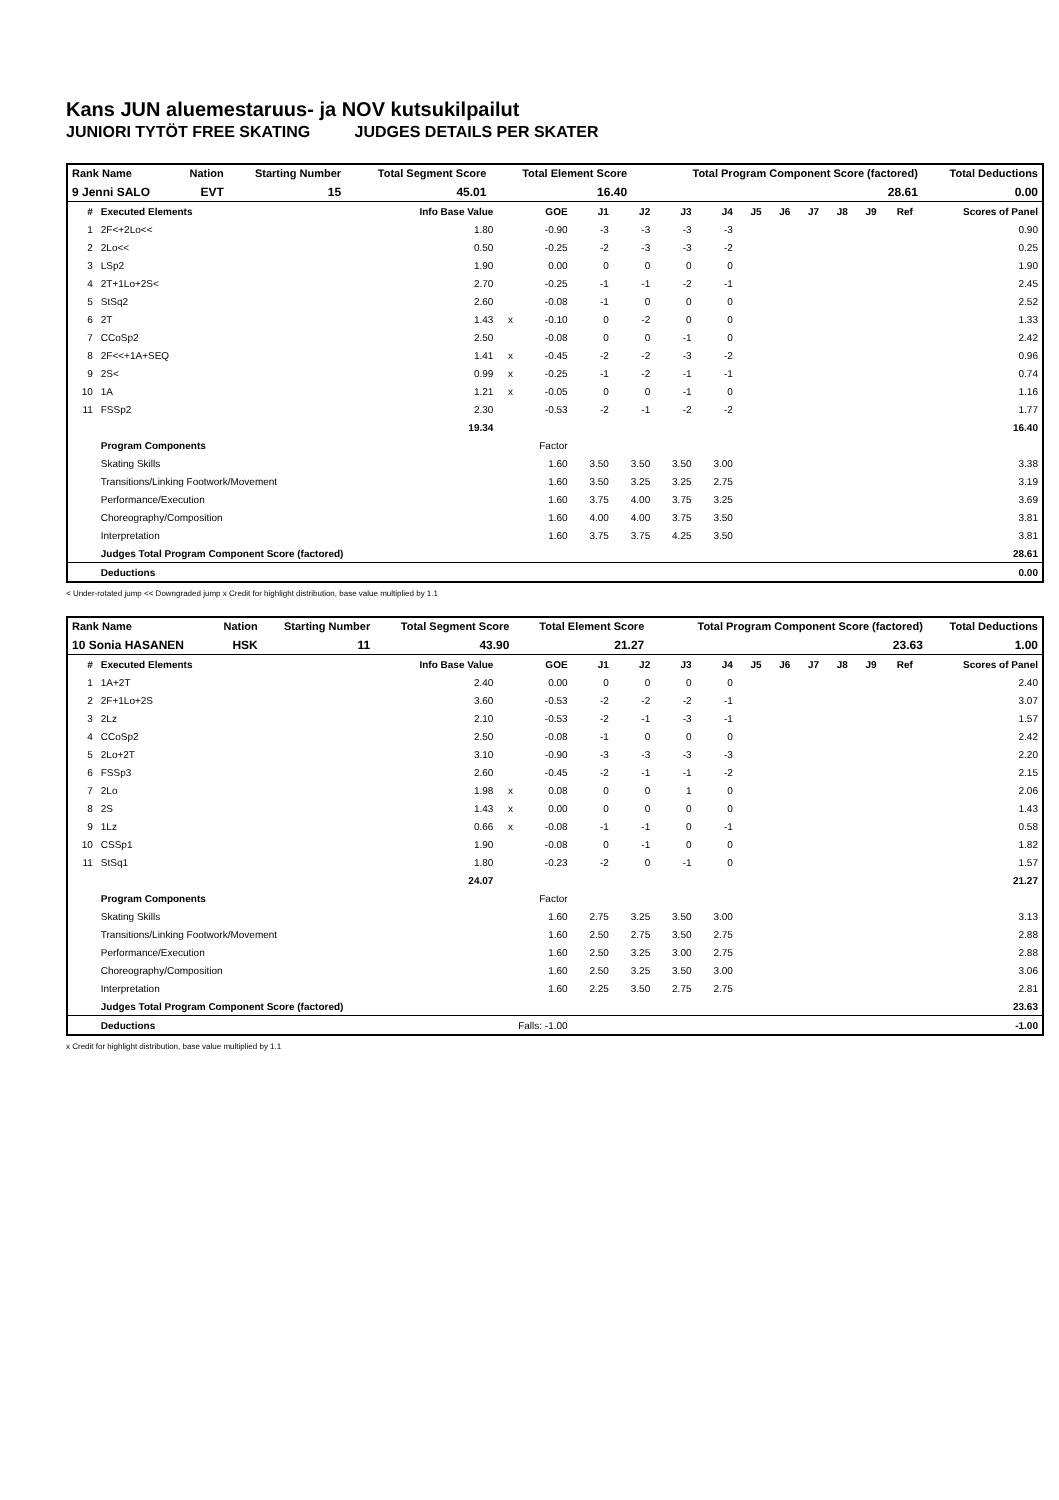Kans JUN aluemestaruus- ja NOV kutsukilpailut
JUNIORI TYTÖT FREE SKATING JUDGES DETAILS PER SKATER
| Rank Name | Nation | Starting Number | Total Segment Score | Total Element Score | Total Program Component Score (factored) | Total Deductions |
| 9 Jenni SALO | EVT | 15 | 45.01 | 16.40 | 28.61 | 0.00 |
| # | Executed Elements | Info Base Value | | GOE | J1 | J2 | J3 | J4 | J5 | J6 | J7 | J8 | J9 | Ref | Scores of Panel |
| --- | --- | --- | --- | --- | --- | --- | --- | --- | --- | --- | --- | --- | --- | --- | --- |
| 1 | 2F<+2Lo<< | 1.80 | | -0.90 | -3 | -3 | -3 | -3 | | | | | | | 0.90 |
| 2 | 2Lo<< | 0.50 | | -0.25 | -2 | -3 | -3 | -2 | | | | | | | 0.25 |
| 3 | LSp2 | 1.90 | | 0.00 | 0 | 0 | 0 | 0 | | | | | | | 1.90 |
| 4 | 2T+1Lo+2S< | 2.70 | | -0.25 | -1 | -1 | -2 | -1 | | | | | | | 2.45 |
| 5 | StSq2 | 2.60 | | -0.08 | -1 | 0 | 0 | 0 | | | | | | | 2.52 |
| 6 | 2T | 1.43 | x | -0.10 | 0 | -2 | 0 | 0 | | | | | | | 1.33 |
| 7 | CCoSp2 | 2.50 | | -0.08 | 0 | 0 | -1 | 0 | | | | | | | 2.42 |
| 8 | 2F<<+1A+SEQ | 1.41 | x | -0.45 | -2 | -2 | -3 | -2 | | | | | | | 0.96 |
| 9 | 2S< | 0.99 | x | -0.25 | -1 | -2 | -1 | -1 | | | | | | | 0.74 |
| 10 | 1A | 1.21 | x | -0.05 | 0 | 0 | -1 | 0 | | | | | | | 1.16 |
| 11 | FSSp2 | 2.30 | | -0.53 | -2 | -1 | -2 | -2 | | | | | | | 1.77 |
| | | 19.34 | | | | | | | | | | | | | 16.40 |
| | Program Components | | | Factor | | | | | | | | | | | |
| | Skating Skills | | | 1.60 | 3.50 | 3.50 | 3.50 | 3.00 | | | | | | | 3.38 |
| | Transitions/Linking Footwork/Movement | | | 1.60 | 3.50 | 3.25 | 3.25 | 2.75 | | | | | | | 3.19 |
| | Performance/Execution | | | 1.60 | 3.75 | 4.00 | 3.75 | 3.25 | | | | | | | 3.69 |
| | Choreography/Composition | | | 1.60 | 4.00 | 4.00 | 3.75 | 3.50 | | | | | | | 3.81 |
| | Interpretation | | | 1.60 | 3.75 | 3.75 | 4.25 | 3.50 | | | | | | | 3.81 |
| | Judges Total Program Component Score (factored) | | | | | | | | | | | | | | 28.61 |
| | Deductions | | | | | | | | | | | | | | 0.00 |
< Under-rotated jump << Downgraded jump x Credit for highlight distribution, base value multiplied by 1.1
| Rank Name | Nation | Starting Number | Total Segment Score | Total Element Score | Total Program Component Score (factored) | Total Deductions |
| 10 Sonia HASANEN | HSK | 11 | 43.90 | 21.27 | 23.63 | 1.00 |
| # | Executed Elements | Info Base Value | | GOE | J1 | J2 | J3 | J4 | J5 | J6 | J7 | J8 | J9 | Ref | Scores of Panel |
| --- | --- | --- | --- | --- | --- | --- | --- | --- | --- | --- | --- | --- | --- | --- | --- |
| 1 | 1A+2T | 2.40 | | 0.00 | 0 | 0 | 0 | 0 | | | | | | | 2.40 |
| 2 | 2F+1Lo+2S | 3.60 | | -0.53 | -2 | -2 | -2 | -1 | | | | | | | 3.07 |
| 3 | 2Lz | 2.10 | | -0.53 | -2 | -1 | -3 | -1 | | | | | | | 1.57 |
| 4 | CCoSp2 | 2.50 | | -0.08 | -1 | 0 | 0 | 0 | | | | | | | 2.42 |
| 5 | 2Lo+2T | 3.10 | | -0.90 | -3 | -3 | -3 | -3 | | | | | | | 2.20 |
| 6 | FSSp3 | 2.60 | | -0.45 | -2 | -1 | -1 | -2 | | | | | | | 2.15 |
| 7 | 2Lo | 1.98 | x | 0.08 | 0 | 0 | 1 | 0 | | | | | | | 2.06 |
| 8 | 2S | 1.43 | x | 0.00 | 0 | 0 | 0 | 0 | | | | | | | 1.43 |
| 9 | 1Lz | 0.66 | x | -0.08 | -1 | -1 | 0 | -1 | | | | | | | 0.58 |
| 10 | CSSp1 | 1.90 | | -0.08 | 0 | -1 | 0 | 0 | | | | | | | 1.82 |
| 11 | StSq1 | 1.80 | | -0.23 | -2 | 0 | -1 | 0 | | | | | | | 1.57 |
| | | 24.07 | | | | | | | | | | | | | 21.27 |
| | Program Components | | | Factor | | | | | | | | | | | |
| | Skating Skills | | | 1.60 | 2.75 | 3.25 | 3.50 | 3.00 | | | | | | | 3.13 |
| | Transitions/Linking Footwork/Movement | | | 1.60 | 2.50 | 2.75 | 3.50 | 2.75 | | | | | | | 2.88 |
| | Performance/Execution | | | 1.60 | 2.50 | 3.25 | 3.00 | 2.75 | | | | | | | 2.88 |
| | Choreography/Composition | | | 1.60 | 2.50 | 3.25 | 3.50 | 3.00 | | | | | | | 3.06 |
| | Interpretation | | | 1.60 | 2.25 | 3.50 | 2.75 | 2.75 | | | | | | | 2.81 |
| | Judges Total Program Component Score (factored) | | | | | | | | | | | | | | 23.63 |
| | Deductions | Falls: -1.00 | | | | | | | | | | | | | -1.00 |
x Credit for highlight distribution, base value multiplied by 1.1